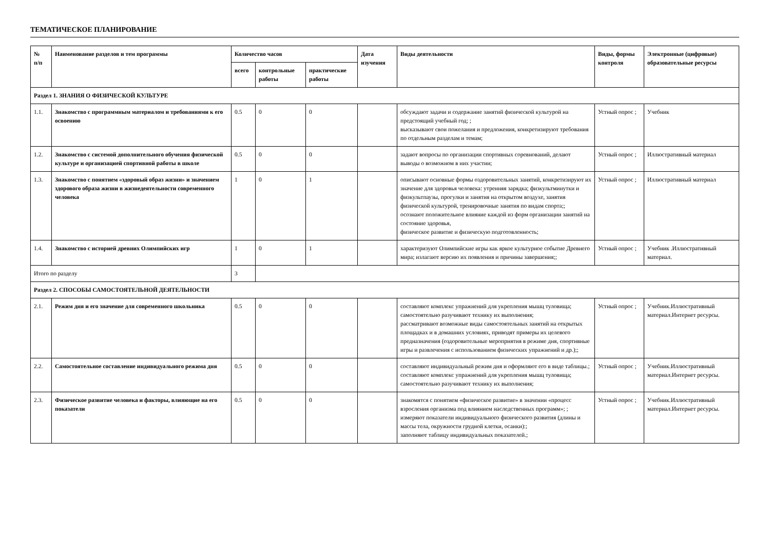ТЕМАТИЧЕСКОЕ ПЛАНИРОВАНИЕ
| № п/п | Наименование разделов и тем программы | Количество часов | | | Дата изучения | Виды деятельности | Виды, формы контроля | Электронные (цифровые) образовательные ресурсы |
| --- | --- | --- | --- | --- | --- | --- | --- | --- |
| | | всего | контрольные работы | практические работы | | | | |
| Раздел 1. ЗНАНИЯ О ФИЗИЧЕСКОЙ КУЛЬТУРЕ | | | | | | | | |
| 1.1. | Знакомство с программным материалом и требованиями к его освоению | 0.5 | 0 | 0 | | обсуждают задачи и содержание занятий физической культурой на предстоящий учебный год; ; высказывают свои пожелания и предложения, конкретизируют требования по отдельным разделам и темам; | Устный опрос ; | Учебник |
| 1.2. | Знакомство с системой дополнительного обучения физической культуре и организацией спортивной работы в школе | 0.5 | 0 | 0 | | задают вопросы по организации спортивных соревнований, делают выводы о возможном в них участии; | Устный опрос ; | Иллюстративный материал |
| 1.3. | Знакомство с понятием «здоровый образ жизни» и значением здорового образа жизни в жизнедеятельности современного человека | 1 | 0 | 1 | | описывают основные формы оздоровительных занятий, конкретизируют их значение для здоровья человека: утренняя зарядка; физкультминутки и физкультпаузы, прогулки и занятия на открытом воздухе, занятия физической культурой, тренировочные занятия по видам спорта;; осознают положительное влияние каждой из форм организации занятий на состояние здоровья, физическое развитие и физическую подготовленность; | Устный опрос ; | Иллюстративный материал |
| 1.4. | Знакомство с историей древних Олимпийских игр | 1 | 0 | 1 | | характеризуют Олимпийские игры как яркое культурное событие Древнего мира; излагают версию их появления и причины завершения;; | Устный опрос ; | Учебник .Иллюстративный материал. |
| Итого по разделу | | 3 | | | | | | |
| Раздел 2. СПОСОБЫ САМОСТОЯТЕЛЬНОЙ ДЕЯТЕЛЬНОСТИ | | | | | | | | |
| 2.1. | Режим дня и его значение для современного школьника | 0.5 | 0 | 0 | | составляют комплекс упражнений для укрепления мышц туловища; самостоятельно разучивают технику их выполнения; рассматривают возможные виды самостоятельных занятий на открытых площадках и в домашних условиях, приводят примеры их целевого предназначения (оздоровительные мероприятия в режиме дня, спортивные игры и развлечения с использованием физических упражнений и др.);; | Устный опрос ; | Учебник.Иллюстративный материал.Интернет ресурсы. |
| 2.2. | Самостоятельное составление индивидуального режима дня | 0.5 | 0 | 0 | | составляют индивидуальный режим дня и оформляют его в виде таблицы.; составляют комплекс упражнений для укрепления мышц туловища; самостоятельно разучивают технику их выполнения; | Устный опрос ; | Учебник.Иллюстративный материал.Интернет ресурсы. |
| 2.3. | Физическое развитие человека и факторы, влияющие на его показатели | 0.5 | 0 | 0 | | знакомятся с понятием «физическое развитие» в значении «процесс взросления организма под влиянием наследственных программ»; ; измеряют показатели индивидуального физического развития (длины и массы тела, окружности грудной клетки, осанки):; заполняют таблицу индивидуальных показателей.; | Устный опрос ; | Учебник.Иллюстративный материал.Интернет ресурсы. |